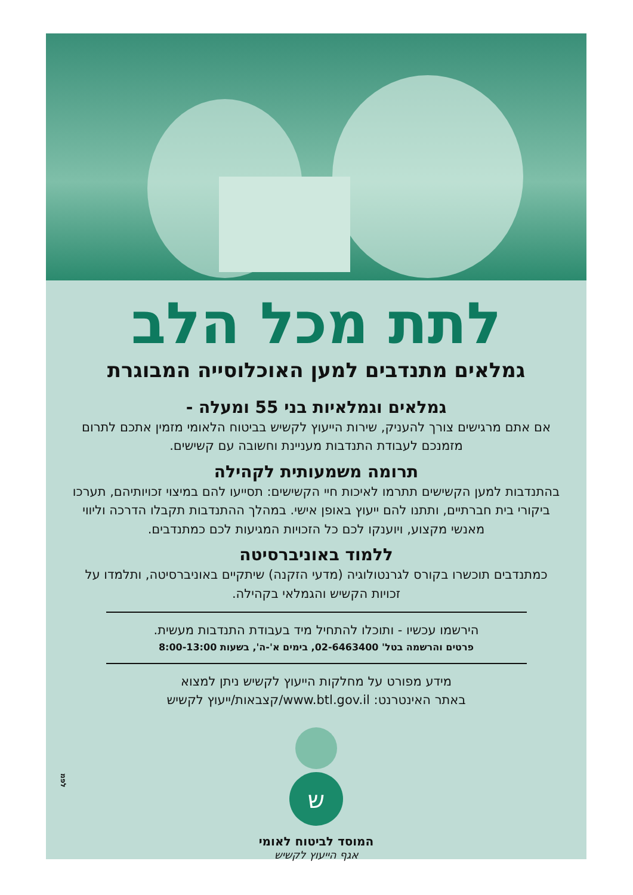לתת מכל הלב
גמלאים מתנדבים למען האוכלוסייה המבוגרת
גמלאים וגמלאיות בני 55 ומעלה -
אם אתם מרגישים צורך להעניק, שירות הייעוץ לקשיש בביטוח הלאומי מזמין אתכם לתרום מזמנכם לעבודת התנדבות מעניינת וחשובה עם קשישים.
תרומה משמעותית לקהילה
בהתנדבות למען הקשישים תתרמו לאיכות חיי הקשישים: תסייעו להם במיצוי זכויותיהם, תערכו ביקורי בית חברתיים, ותתנו להם ייעוץ באופן אישי. במהלך ההתנדבות תקבלו הדרכה וליווי מאנשי מקצוע, ויוענקו לכם כל הזכויות המגיעות לכם כמתנדבים.
ללמוד באוניברסיטה
כמתנדבים תוכשרו בקורס לגרנטולוגיה (מדעי הזקנה) שיתקיים באוניברסיטה, ותלמדו על זכויות הקשיש והגמלאי בקהילה.
הירשמו עכשיו - ותוכלו להתחיל מיד בעבודת התנדבות מעשית.
פרטים והרשמה בטל' 02-6463400, בימים א'-ה', בשעות 8:00-13:00
מידע מפורט על מחלקות הייעוץ לקשיש ניתן למצוא
באתר האינטרנט: www.btl.gov.il/קצבאות/ייעוץ לקשיש
ש
המוסד לביטוח לאומי
אגף הייעוץ לקשיש
לפמ